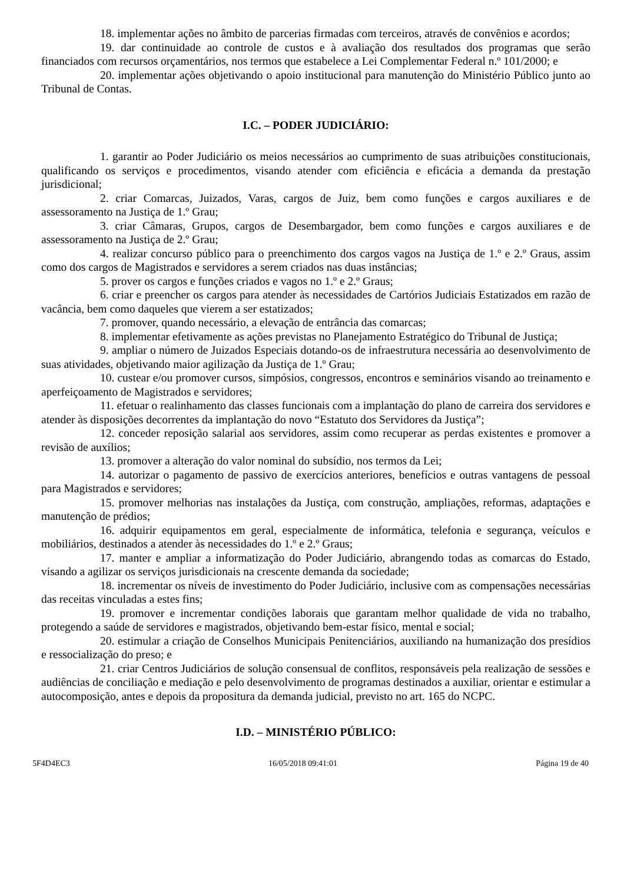18. implementar ações no âmbito de parcerias firmadas com terceiros, através de convênios e acordos;
19. dar continuidade ao controle de custos e à avaliação dos resultados dos programas que serão financiados com recursos orçamentários, nos termos que estabelece a Lei Complementar Federal n.º 101/2000; e
20. implementar ações objetivando o apoio institucional para manutenção do Ministério Público junto ao Tribunal de Contas.
I.C. – PODER JUDICIÁRIO:
1. garantir ao Poder Judiciário os meios necessários ao cumprimento de suas atribuições constitucionais, qualificando os serviços e procedimentos, visando atender com eficiência e eficácia a demanda da prestação jurisdicional;
2. criar Comarcas, Juizados, Varas, cargos de Juiz, bem como funções e cargos auxiliares e de assessoramento na Justiça de 1.º Grau;
3. criar Câmaras, Grupos, cargos de Desembargador, bem como funções e cargos auxiliares e de assessoramento na Justiça de 2.º Grau;
4. realizar concurso público para o preenchimento dos cargos vagos na Justiça de 1.º e 2.º Graus, assim como dos cargos de Magistrados e servidores a serem criados nas duas instâncias;
5. prover os cargos e funções criados e vagos no 1.º e 2.º Graus;
6. criar e preencher os cargos para atender às necessidades de Cartórios Judiciais Estatizados em razão de vacância, bem como daqueles que vierem a ser estatizados;
7. promover, quando necessário, a elevação de entrância das comarcas;
8. implementar efetivamente as ações previstas no Planejamento Estratégico do Tribunal de Justiça;
9. ampliar o número de Juizados Especiais dotando-os de infraestrutura necessária ao desenvolvimento de suas atividades, objetivando maior agilização da Justiça de 1.º Grau;
10. custear e/ou promover cursos, simpósios, congressos, encontros e seminários visando ao treinamento e aperfeiçoamento de Magistrados e servidores;
11. efetuar o realinhamento das classes funcionais com a implantação do plano de carreira dos servidores e atender às disposições decorrentes da implantação do novo “Estatuto dos Servidores da Justiça”;
12. conceder reposição salarial aos servidores, assim como recuperar as perdas existentes e promover a revisão de auxílios;
13. promover a alteração do valor nominal do subsídio, nos termos da Lei;
14. autorizar o pagamento de passivo de exercícios anteriores, benefícios e outras vantagens de pessoal para Magistrados e servidores;
15. promover melhorias nas instalações da Justiça, com construção, ampliações, reformas, adaptações e manutenção de prédios;
16. adquirir equipamentos em geral, especialmente de informática, telefonia e segurança, veículos e mobiliários, destinados a atender às necessidades do 1.º e 2.º Graus;
17. manter e ampliar a informatização do Poder Judiciário, abrangendo todas as comarcas do Estado, visando a agilizar os serviços jurisdicionais na crescente demanda da sociedade;
18. incrementar os níveis de investimento do Poder Judiciário, inclusive com as compensações necessárias das receitas vinculadas a estes fins;
19. promover e incrementar condições laborais que garantam melhor qualidade de vida no trabalho, protegendo a saúde de servidores e magistrados, objetivando bem-estar físico, mental e social;
20. estimular a criação de Conselhos Municipais Penitenciários, auxiliando na humanização dos presídios e ressocialização do preso; e
21. criar Centros Judiciários de solução consensual de conflitos, responsáveis pela realização de sessões e audiências de conciliação e mediação e pelo desenvolvimento de programas destinados a auxiliar, orientar e estimular a autocomposição, antes e depois da propositura da demanda judicial, previsto no art. 165 do NCPC.
I.D. – MINISTÉRIO PÚBLICO:
5F4D4EC3 16/05/2018 09:41:01 Página 19 de 40